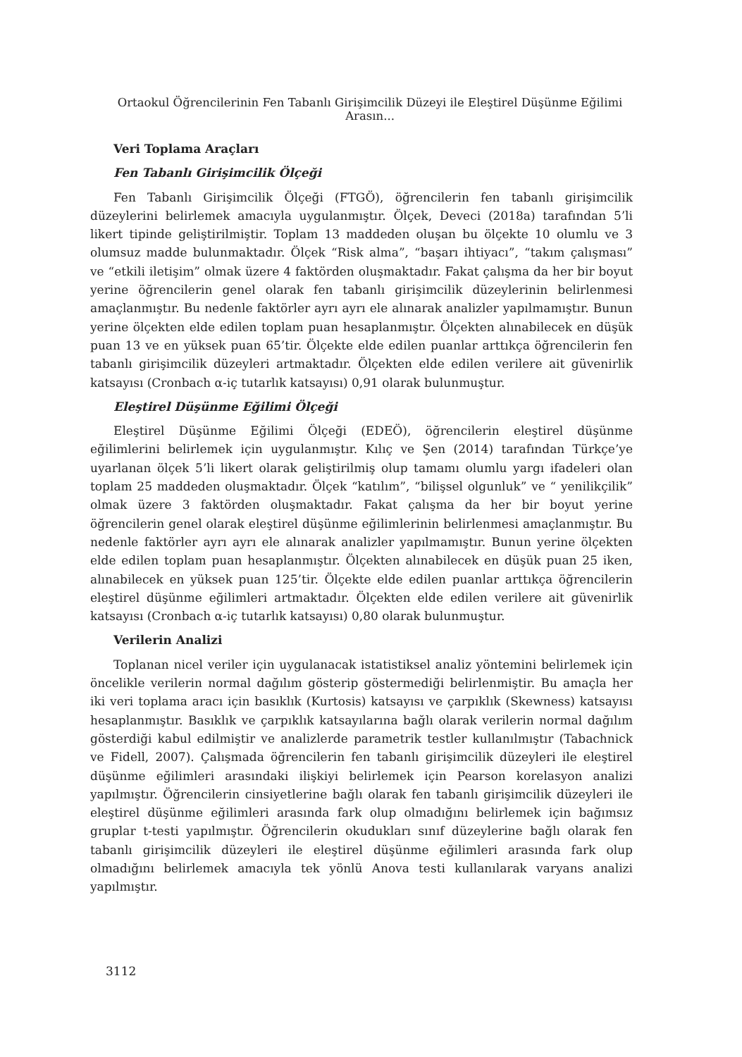Ortaokul Öğrencilerinin Fen Tabanlı Girişimcilik Düzeyi ile Eleştirel Düşünme Eğilimi Arasın...
Veri Toplama Araçları
Fen Tabanlı Girişimcilik Ölçeği
Fen Tabanlı Girişimcilik Ölçeği (FTGÖ), öğrencilerin fen tabanlı girişimcilik düzeylerini belirlemek amacıyla uygulanmıştır. Ölçek, Deveci (2018a) tarafından 5’li likert tipinde geliştirilmiştir. Toplam 13 maddeden oluşan bu ölçekte 10 olumlu ve 3 olumsuz madde bulunmaktadır. Ölçek “Risk alma”, “başarı ihtiyacı”, “takım çalışması” ve “etkili iletişim” olmak üzere 4 faktörden oluşmaktadır. Fakat çalışma da her bir boyut yerine öğrencilerin genel olarak fen tabanlı girişimcilik düzeylerinin belirlenmesi amaçlanmıştır. Bu nedenle faktörler ayrı ayrı ele alınarak analizler yapılmamıştır. Bunun yerine ölçekten elde edilen toplam puan hesaplanmıştır. Ölçekten alınabilecek en düşük puan 13 ve en yüksek puan 65’tir. Ölçekte elde edilen puanlar arttıkça öğrencilerin fen tabanlı girişimcilik düzeyleri artmaktadır. Ölçekten elde edilen verilere ait güvenirlik katsayısı (Cronbach α-iç tutarlık katsayısı) 0,91 olarak bulunmuştur.
Eleştirel Düşünme Eğilimi Ölçeği
Eleştirel Düşünme Eğilimi Ölçeği (EDEÖ), öğrencilerin eleştirel düşünme eğilimlerini belirlemek için uygulanmıştır. Kılıç ve Şen (2014) tarafından Türkçe’ye uyarlanan ölçek 5’li likert olarak geliştirilmiş olup tamamı olumlu yargı ifadeleri olan toplam 25 maddeden oluşmaktadır. Ölçek “katılım”, “bilişsel olgunluk” ve “ yenilikçilik” olmak üzere 3 faktörden oluşmaktadır. Fakat çalışma da her bir boyut yerine öğrencilerin genel olarak eleştirel düşünme eğilimlerinin belirlenmesi amaçlanmıştır. Bu nedenle faktörler ayrı ayrı ele alınarak analizler yapılmamıştır. Bunun yerine ölçekten elde edilen toplam puan hesaplanmıştır. Ölçekten alınabilecek en düşük puan 25 iken, alınabilecek en yüksek puan 125’tir. Ölçekte elde edilen puanlar arttıkça öğrencilerin eleştirel düşünme eğilimleri artmaktadır. Ölçekten elde edilen verilere ait güvenirlik katsayısı (Cronbach α-iç tutarlık katsayısı) 0,80 olarak bulunmuştur.
Verilerin Analizi
Toplanan nicel veriler için uygulanacak istatistiksel analiz yöntemini belirlemek için öncelikle verilerin normal dağılım gösterip göstermediği belirlenmiştir. Bu amaçla her iki veri toplama aracı için basıklık (Kurtosis) katsayısı ve çarpıklık (Skewness) katsayısı hesaplanmıştır. Basıklık ve çarpıklık katsayılarına bağlı olarak verilerin normal dağılım gösterdiği kabul edilmiştir ve analizlerde parametrik testler kullanılmıştır (Tabachnick ve Fidell, 2007). Çalışmada öğrencilerin fen tabanlı girişimcilik düzeyleri ile eleştirel düşünme eğilimleri arasındaki ilişkiyi belirlemek için Pearson korelasyon analizi yapılmıştır. Öğrencilerin cinsiyetlerine bağlı olarak fen tabanlı girişimcilik düzeyleri ile eleştirel düşünme eğilimleri arasında fark olup olmadığını belirlemek için bağımsız gruplar t-testi yapılmıştır. Öğrencilerin okudukları sınıf düzeylerine bağlı olarak fen tabanlı girişimcilik düzeyleri ile eleştirel düşünme eğilimleri arasında fark olup olmadığını belirlemek amacıyla tek yönlü Anova testi kullanılarak varyans analizi yapılmıştır.
3112